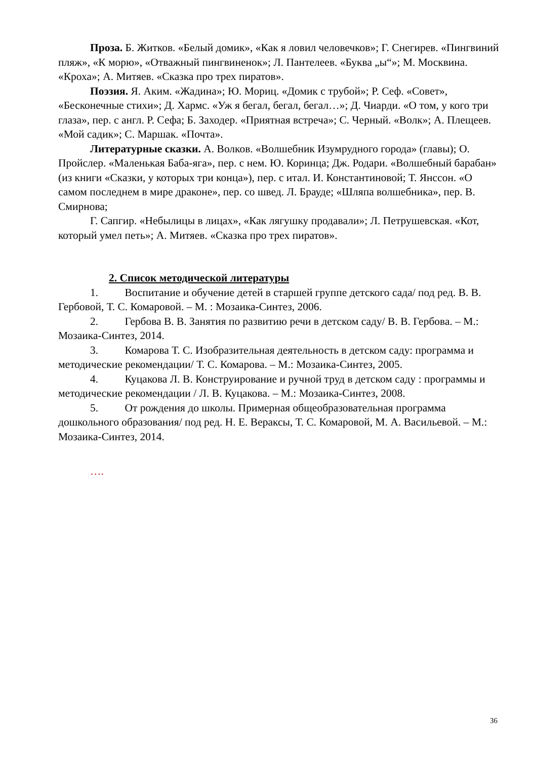Проза. Б. Житков. «Белый домик», «Как я ловил человечков»; Г. Снегирев. «Пингвиний пляж», «К морю», «Отважный пингвиненок»; Л. Пантелеев. «Буква „ы“»; М. Москвина. «Кроха»; А. Митяев. «Сказка про трех пиратов».
Поэзия. Я. Аким. «Жадина»; Ю. Мориц. «Домик с трубой»; Р. Сеф. «Совет», «Бесконечные стихи»; Д. Хармс. «Уж я бегал, бегал, бегал…»; Д. Чиарди. «О том, у кого три глаза», пер. с англ. Р. Сефа; Б. Заходер. «Приятная встреча»; С. Черный. «Волк»; А. Плещеев. «Мой садик»; С. Маршак. «Почта».
Литературные сказки. А. Волков. «Волшебник Изумрудного города» (главы); О. Пройслер. «Маленькая Баба-яга», пер. с нем. Ю. Коринца; Дж. Родари. «Волшебный барабан» (из книги «Сказки, у которых три конца»), пер. с итал. И. Константиновой; Т. Янссон. «О самом последнем в мире драконе», пер. со швед. Л. Брауде; «Шляпа волшебника», пер. В. Смирнова;
Г. Сапгир. «Небылицы в лицах», «Как лягушку продавали»; Л. Петрушевская. «Кот, который умел петь»; А. Митяев. «Сказка про трех пиратов».
2. Список методической литературы
1. Воспитание и обучение детей в старшей группе детского сада/ под ред. В. В. Гербовой, Т. С. Комаровой. – М. : Мозаика-Синтез, 2006.
2. Гербова В. В. Занятия по развитию речи в детском саду/ В. В. Гербова. – М.: Мозаика-Синтез, 2014.
3. Комарова Т. С. Изобразительная деятельность в детском саду: программа и методические рекомендации/ Т. С. Комарова. – М.: Мозаика-Синтез, 2005.
4. Куцакова Л. В. Конструирование и ручной труд в детском саду : программы и методические рекомендации / Л. В. Куцакова. – М.: Мозаика-Синтез, 2008.
5. От рождения до школы. Примерная общеобразовательная программа дошкольного образования/ под ред. Н. Е. Вераксы, Т. С. Комаровой, М. А. Васильевой. – М.: Мозаика-Синтез, 2014.
….
36